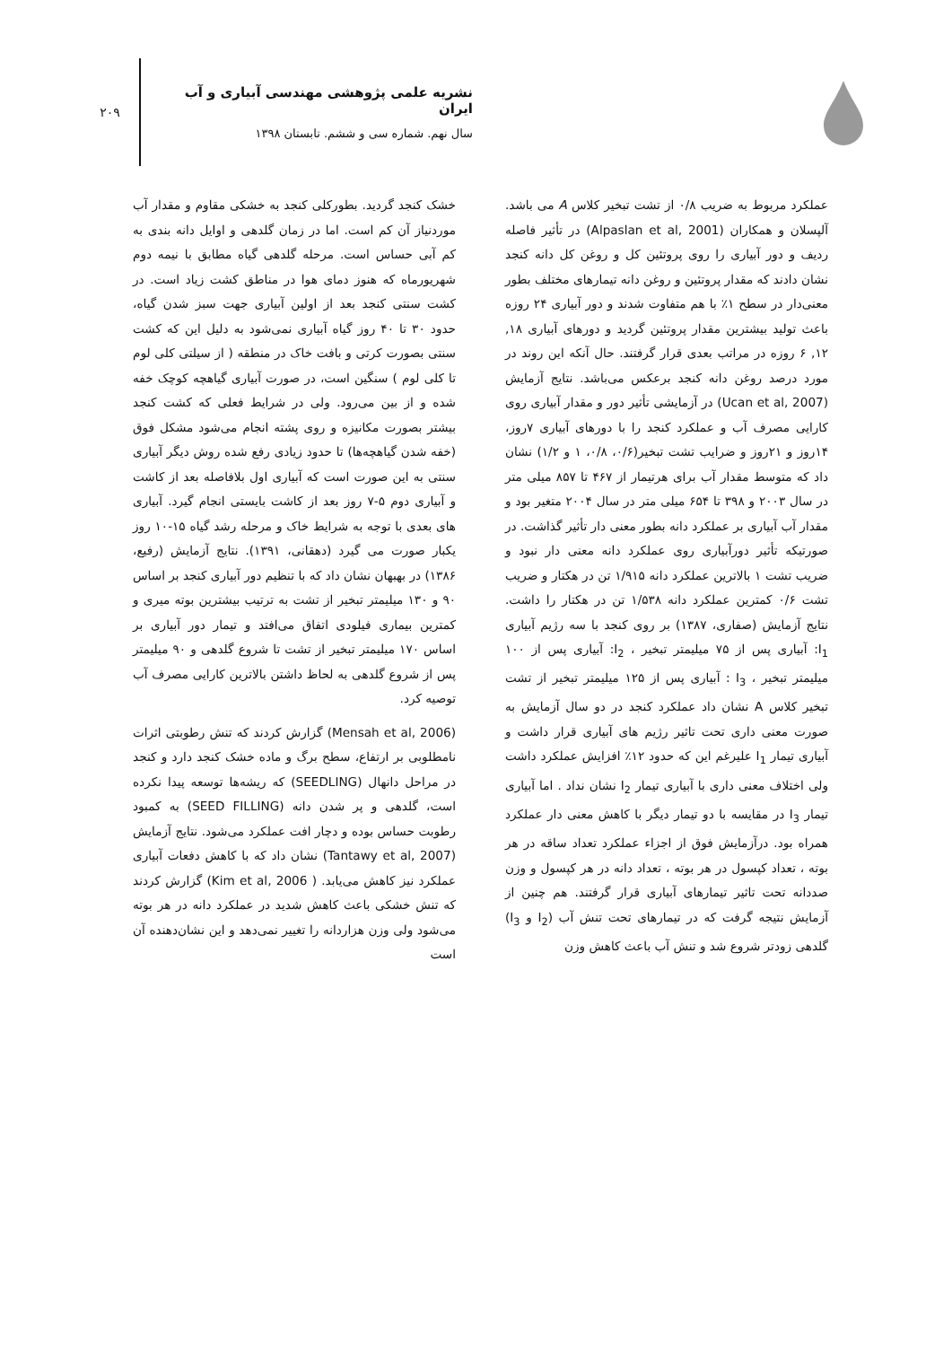۲۰۹
نشریه علمی پژوهشی مهندسی آبیاری و آب ایران
سال نهم. شماره سی و ششم. تابستان ۱۳۹۸
عملکرد مربوط به ضریب ۰/۸ از تشت تبخیر کلاس A می باشد. آلپسلان و همکاران (Alpaslan et al, 2001) در تأثیر فاصله ردیف و دور آبیاری را روی پروتئین کل و روغن کل دانه کنجد نشان دادند که مقدار پروتئین و روغن دانه تیمارهای مختلف بطور معنی‌دار در سطح ۱٪ با هم متفاوت شدند و دور آبیاری ۲۴ روزه باعث تولید بیشترین مقدار پروتئین گردید و دورهای آبیاری ۱۸, ۱۲, ۶ روزه در مراتب بعدی قرار گرفتند. حال آنکه این روند در مورد درصد روغن دانه کنجد برعکس می‌باشد. نتایج آزمایش (Ucan et al, 2007) در آزمایشی تأثیر دور و مقدار آبیاری روی کارایی مصرف آب و عملکرد کنجد را با دورهای آبیاری ۷روز، ۱۴روز و ۲۱روز و ضرایب تشت تبخیر(۰/۶، ۰/۸، ۱ و ۱/۲) نشان داد که متوسط مقدار آب برای هرتیمار از ۴۶۷ تا ۸۵۷ میلی متر در سال ۲۰۰۳ و ۳۹۸ تا ۶۵۴ میلی متر در سال ۲۰۰۴ متغیر بود و مقدار آب آبیاری بر عملکرد دانه بطور معنی دار تأثیر گذاشت. در صورتیکه تأثیر دورآبیاری روی عملکرد دانه معنی دار نبود و ضریب تشت ۱ بالاترین عملکرد دانه ۱/۹۱۵ تن در هکتار و ضریب تشت ۰/۶ کمترین عملکرد دانه ۱/۵۳۸ تن در هکتار را داشت. نتایج آزمایش (صفاری، ۱۳۸۷) بر روی کنجد با سه رژیم آبیاری I<sub>1</sub>: آبیاری پس از ۷۵ میلیمتر تبخیر ، I<sub>2</sub>: آبیاری پس از ۱۰۰ میلیمتر تبخیر ، I<sub>3</sub> : آبیاری پس از ۱۲۵ میلیمتر تبخیر از تشت تبخیر کلاس A نشان داد عملکرد کنجد در دو سال آزمایش به صورت معنی داری تحت تاثیر رژیم های آبیاری قرار داشت و آبیاری تیمار I<sub>1</sub> علیرغم این که حدود ۱۲٪ افزایش عملکرد داشت ولی اختلاف معنی داری با آبیاری تیمار I<sub>2</sub> نشان نداد . اما آبیاری تیمار I<sub>3</sub> در مقایسه با دو تیمار دیگر با کاهش معنی دار عملکرد همراه بود. درآزمایش فوق از اجزاء عملکرد تعداد ساقه در هر بوته ، تعداد کپسول در هر بوته ، تعداد دانه در هر کپسول و وزن صددانه تحت تاثیر تیمارهای آبیاری قرار گرفتند. هم چنین از آزمایش نتیجه گرفت که در تیمارهای تحت تنش آب (I<sub>2</sub> و I<sub>3</sub>) گلدهی زودتر شروع شد و تنش آب باعث کاهش وزن
خشک کنجد گردید. بطورکلی کنجد به خشکی مقاوم و مقدار آب موردنیاز آن کم است. اما در زمان گلدهی و اوایل دانه بندی به کم آبی حساس است. مرحله گلدهی گیاه مطابق با نیمه دوم شهریورماه که هنوز دمای هوا در مناطق کشت زیاد است. در کشت سنتی کنجد بعد از اولین آبیاری جهت سبز شدن گیاه، حدود ۳۰ تا ۴۰ روز گیاه آبیاری نمی‌شود به دلیل این که کشت سنتی بصورت کرتی و بافت خاک در منطقه ( از سیلتی کلی لوم تا کلی لوم ) سنگین است، در صورت آبیاری گیاهچه کوچک خفه شده و از بین می‌رود. ولی در شرایط فعلی که کشت کنجد بیشتر بصورت مکانیزه و روی پشته انجام می‌شود مشکل فوق (خفه شدن گیاهچه‌ها) تا حدود زیادی رفع شده روش دیگر آبیاری سنتی به این صورت است که آبیاری اول بلافاصله بعد از کاشت و آبیاری دوم ۵-۷ روز بعد از کاشت بایستی انجام گیرد. آبیاری های بعدی با توجه به شرایط خاک و مرحله رشد گیاه ۱۵-۱۰ روز یکبار صورت می گیرد (دهقانی، ۱۳۹۱). نتایج آزمایش (رفیع، ۱۳۸۶) در بهبهان نشان داد که با تنظیم دور آبیاری کنجد بر اساس ۹۰ و ۱۳۰ میلیمتر تبخیر از تشت به ترتیب بیشترین بوته میری و کمترین بیماری فیلودی اتفاق می‌افتد و تیمار دور آبیاری بر اساس ۱۷۰ میلیمتر تبخیر از تشت تا شروع گلدهی و ۹۰ میلیمتر پس از شروع گلدهی به لحاظ داشتن بالاترین کارایی مصرف آب توصیه کرد.
(Mensah et al, 2006) گزارش کردند که تنش رطوبتی اثرات نامطلوبی بر ارتفاع، سطح برگ و ماده خشک کنجد دارد و کنجد در مراحل دانهال (SEEDLING) که ریشه‌ها توسعه پیدا نکرده است، گلدهی و پر شدن دانه (SEED FILLING) به کمبود رطوبت حساس بوده و دچار افت عملکرد می‌شود. نتایج آزمایش (Tantawy et al, 2007) نشان داد که با کاهش دفعات آبیاری عملکرد نیز کاهش می‌یابد. ( Kim et al, 2006) گزارش کردند که تنش خشکی باعث کاهش شدید در عملکرد دانه در هر بوته می‌شود ولی وزن هزاردانه را تغییر نمی‌دهد و این نشان‌دهنده آن است